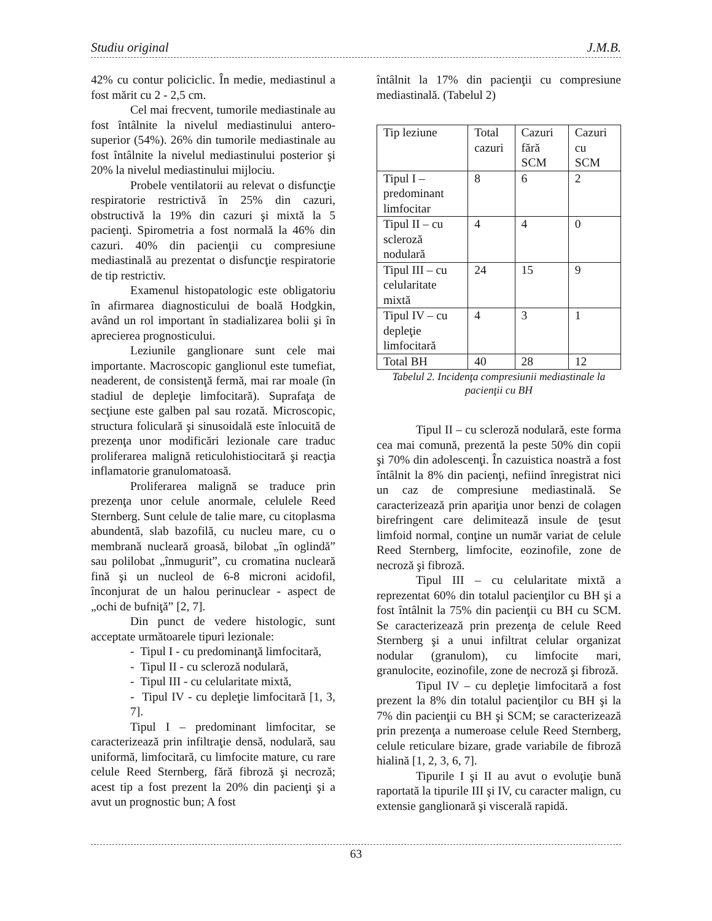Studiu original J.M.B.
42% cu contur policiclic. În medie, mediastinul a fost mărit cu 2 - 2,5 cm.
Cel mai frecvent, tumorile mediastinale au fost întâlnite la nivelul mediastinului antero-superior (54%). 26% din tumorile mediastinale au fost întâlnite la nivelul mediastinului posterior şi 20% la nivelul mediastinului mijlociu.
Probele ventilatorii au relevat o disfuncţie respiratorie restrictivă în 25% din cazuri, obstructivă la 19% din cazuri şi mixtă la 5 pacienţi. Spirometria a fost normală la 46% din cazuri. 40% din pacienţii cu compresiune mediastinală au prezentat o disfuncţie respiratorie de tip restrictiv.
Examenul histopatologic este obligatoriu în afirmarea diagnosticului de boală Hodgkin, având un rol important în stadializarea bolii şi în aprecierea prognosticului.
Leziunile ganglionare sunt cele mai importante. Macroscopic ganglionul este tumefiat, neaderent, de consistenţă fermă, mai rar moale (în stadiul de depleţie limfocitară). Suprafaţa de secţiune este galben pal sau rozată. Microscopic, structura foliculară şi sinusoidală este înlocuită de prezenţa unor modificări lezionale care traduc proliferarea malignă reticulohistiocitară şi reacţia inflamatorie granulomatoasă.
Proliferarea malignă se traduce prin prezenţa unor celule anormale, celulele Reed Sternberg. Sunt celule de talie mare, cu citoplasma abundentă, slab bazofilă, cu nucleu mare, cu o membrană nucleară groasă, bilobat „în oglindă” sau polilobat „înmugurit”, cu cromatina nucleară fină şi un nucleol de 6-8 microni acidofil, înconjurat de un halou perinuclear - aspect de „ochi de bufniţă” [2, 7].
Din punct de vedere histologic, sunt acceptate următoarele tipuri lezionale:
- Tipul I - cu predominanţă limfocitară,
- Tipul II - cu scleroză nodulară,
- Tipul III - cu celularitate mixtă,
- Tipul IV - cu depleţie limfocitară [1, 3, 7].
Tipul I – predominant limfocitar, se caracterizează prin infiltraţie densă, nodulară, sau uniformă, limfocitară, cu limfocite mature, cu rare celule Reed Sternberg, fără fibroză şi necroză; acest tip a fost prezent la 20% din pacienţi şi a avut un prognostic bun; A fost
întâlnit la 17% din pacienţii cu compresiune mediastinală. (Tabelul 2)
| Tip leziune | Total cazuri | Cazuri fără SCM | Cazuri cu SCM |
| Tipul I – predominant limfocitar | 8 | 6 | 2 |
| Tipul II – cu scleroză nodulară | 4 | 4 | 0 |
| Tipul III – cu celularitate mixtă | 24 | 15 | 9 |
| Tipul IV – cu depleţie limfocitară | 4 | 3 | 1 |
| Total BH | 40 | 28 | 12 |
Tabelul 2. Incidenţa compresiunii mediastinale la pacienţii cu BH
Tipul II – cu scleroză nodulară, este forma cea mai comună, prezentă la peste 50% din copii şi 70% din adolescenţi. În cazuistica noastră a fost întâlnit la 8% din pacienţi, nefiind înregistrat nici un caz de compresiune mediastinală. Se caracterizează prin apariţia unor benzi de colagen birefringent care delimitează insule de ţesut limfoid normal, conţine un număr variat de celule Reed Sternberg, limfocite, eozinofile, zone de necroză şi fibroză.
Tipul III – cu celularitate mixtă a reprezentat 60% din totalul pacienţilor cu BH şi a fost întâlnit la 75% din pacienţii cu BH cu SCM. Se caracterizează prin prezenţa de celule Reed Sternberg şi a unui infiltrat celular organizat nodular (granulom), cu limfocite mari, granulocite, eozinofile, zone de necroză şi fibroză.
Tipul IV – cu depleţie limfocitară a fost prezent la 8% din totalul pacienţilor cu BH şi la 7% din pacienţii cu BH şi SCM; se caracterizează prin prezenţa a numeroase celule Reed Sternberg, celule reticulare bizare, grade variabile de fibroză hialină [1, 2, 3, 6, 7].
Tipurile I şi II au avut o evoluţie bună raportată la tipurile III şi IV, cu caracter malign, cu extensie ganglionară şi viscerală rapidă.
63